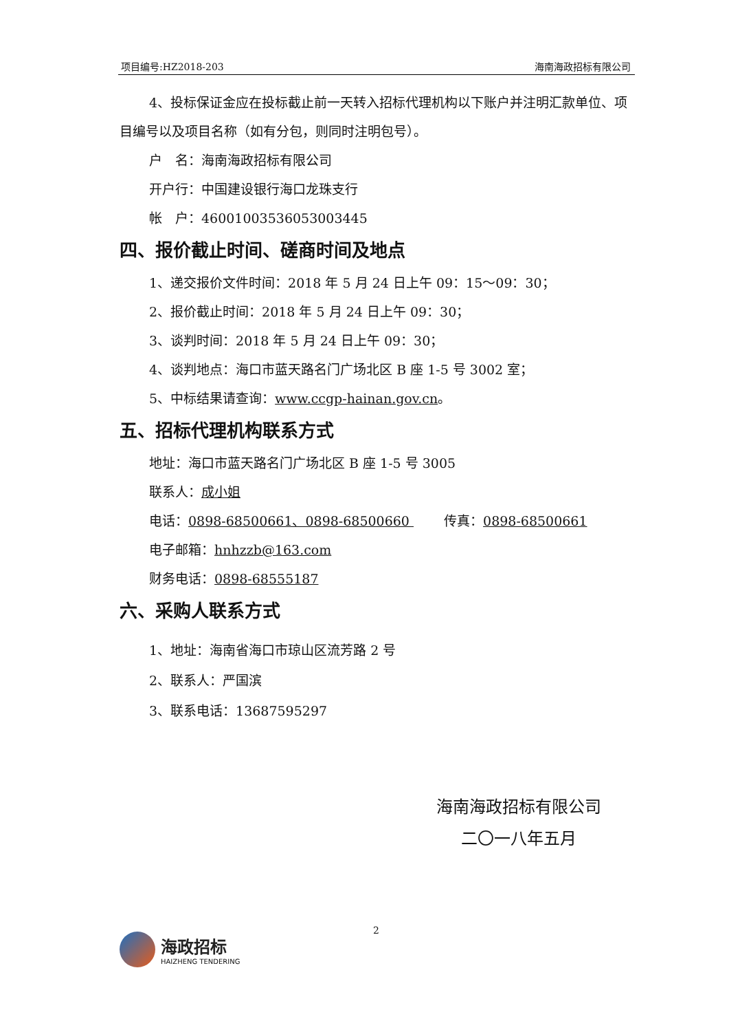项目编号:HZ2018-203 海南海政招标有限公司
4、投标保证金应在投标截止前一天转入招标代理机构以下账户并注明汇款单位、项目编号以及项目名称（如有分包，则同时注明包号）。
户　名：海南海政招标有限公司
开户行：中国建设银行海口龙珠支行
帐　户：46001003536053003445
四、报价截止时间、磋商时间及地点
1、递交报价文件时间：2018 年 5 月 24 日上午 09：15～09：30；
2、报价截止时间：2018 年 5 月 24 日上午 09：30；
3、谈判时间：2018 年 5 月 24 日上午 09：30；
4、谈判地点：海口市蓝天路名门广场北区 B 座 1-5 号 3002 室；
5、中标结果请查询：www.ccgp-hainan.gov.cn。
五、招标代理机构联系方式
地址：海口市蓝天路名门广场北区 B 座 1-5 号 3005
联系人：成小姐
电话：0898-68500661、0898-68500660 　　 传真：0898-68500661
电子邮箱：hnhzzb@163.com
财务电话：0898-68555187
六、采购人联系方式
1、地址：海南省海口市琼山区流芳路 2 号
2、联系人：严国滨
3、联系电话：13687595297
海南海政招标有限公司
二〇一八年五月
2
海政招标
HAIZHENG TENDERING